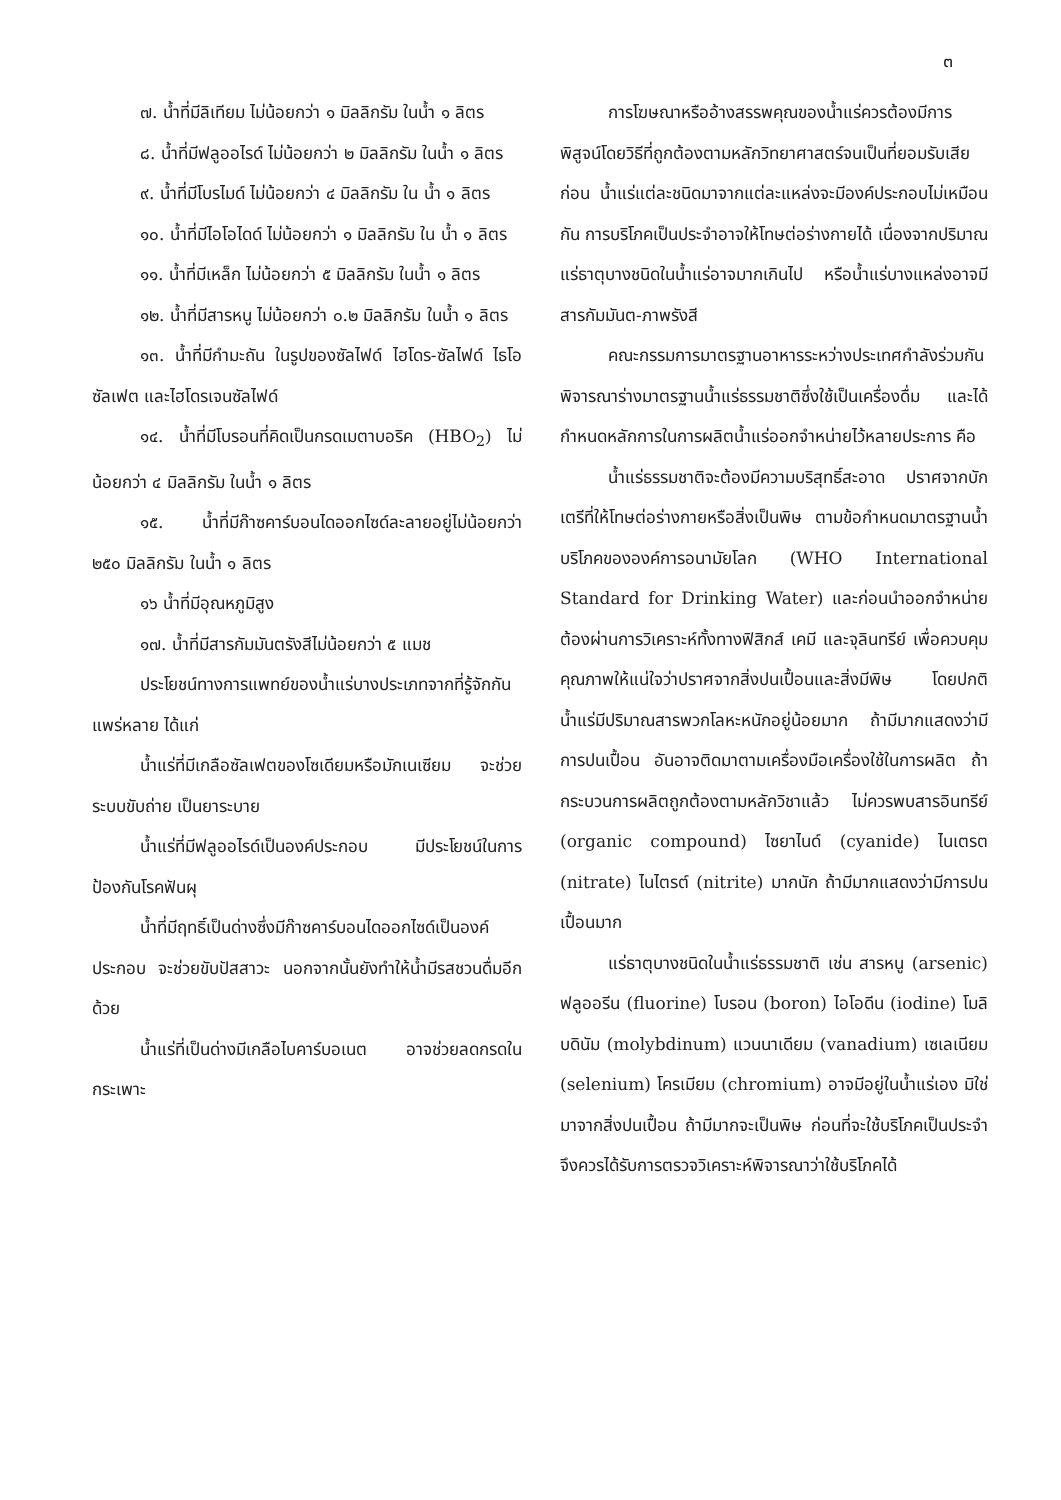๓
๗. น้ำที่มีลิเทียม ไม่น้อยกว่า ๑ มิลลิกรัม ในน้ำ ๑ ลิตร
๘. น้ำที่มีฟลูออไรด์ ไม่น้อยกว่า ๒ มิลลิกรัม ในน้ำ ๑ ลิตร
๙. น้ำที่มีโบรไมด์ ไม่น้อยกว่า ๔ มิลลิกรัม ใน น้ำ ๑ ลิตร
๑๐. น้ำที่มีไอโอไดด์ ไม่น้อยกว่า ๑ มิลลิกรัม ใน น้ำ ๑ ลิตร
๑๑. น้ำที่มีเหล็ก ไม่น้อยกว่า ๕ มิลลิกรัม ในน้ำ ๑ ลิตร
๑๒. น้ำที่มีสารหนู ไม่น้อยกว่า ๐.๒ มิลลิกรัม ในน้ำ ๑ ลิตร
๑๓. น้ำที่มีกำมะถัน ในรูปของซัลไฟด์ ไฮโดร-ซัลไฟด์ ไธโอซัลเฟต และไฮโดรเจนซัลไฟด์
๑๔. น้ำที่มีโบรอนที่คิดเป็นกรดเมตาบอริค (HBO<sub>2</sub>) ไม่น้อยกว่า ๔ มิลลิกรัม ในน้ำ ๑ ลิตร
๑๕. น้ำที่มีก๊าซคาร์บอนไดออกไซด์ละลายอยู่ไม่น้อยกว่า ๒๕๐ มิลลิกรัม ในน้ำ ๑ ลิตร
๑๖ น้ำที่มีอุณหภูมิสูง
๑๗. น้ำที่มีสารกัมมันตรังสีไม่น้อยกว่า ๕ แมช
ประโยชน์ทางการแพทย์ของน้ำแร่บางประเภทจากที่รู้จักกันแพร่หลาย ได้แก่
น้ำแร่ที่มีเกลือซัลเฟตของโซเดียมหรือมักเนเซียม จะช่วยระบบขับถ่าย เป็นยาระบาย
น้ำแร่ที่มีฟลูออไรด์เป็นองค์ประกอบ มีประโยชน์ในการป้องกันโรคฟันผุ
น้ำที่มีฤทธิ์เป็นด่างซึ่งมีก๊าซคาร์บอนไดออกไซด์เป็นองค์ประกอบ จะช่วยขับปัสสาวะ นอกจากนั้นยังทำให้น้ำมีรสชวนดื่มอีกด้วย
น้ำแร่ที่เป็นด่างมีเกลือไบคาร์บอเนต อาจช่วยลดกรดในกระเพาะ
การโฆษณาหรืออ้างสรรพคุณของน้ำแร่ควรต้องมีการพิสูจน์โดยวิธีที่ถูกต้องตามหลักวิทยาศาสตร์จนเป็นที่ยอมรับเสียก่อน น้ำแร่แต่ละชนิดมาจากแต่ละแหล่งจะมีองค์ประกอบไม่เหมือนกัน การบริโภคเป็นประจำอาจให้โทษต่อร่างกายได้ เนื่องจากปริมาณแร่ธาตุบางชนิดในน้ำแร่อาจมากเกินไป หรือน้ำแร่บางแหล่งอาจมีสารกัมมันต-ภาพรังสี
คณะกรรมการมาตรฐานอาหารระหว่างประเทศกำลังร่วมกันพิจารณาร่างมาตรฐานน้ำแร่ธรรมชาติซึ่งใช้เป็นเครื่องดื่ม และได้กำหนดหลักการในการผลิตน้ำแร่ออกจำหน่ายไว้หลายประการ คือ
น้ำแร่ธรรมชาติจะต้องมีความบริสุทธิ์สะอาด ปราศจากบักเตรีที่ให้โทษต่อร่างกายหรือสิ่งเป็นพิษ ตามข้อกำหนดมาตรฐานน้ำบริโภคขององค์การอนามัยโลก (WHO International Standard for Drinking Water) และก่อนนำออกจำหน่ายต้องผ่านการวิเคราะห์ทั้งทางฟิสิกส์ เคมี และจุลินทรีย์ เพื่อควบคุมคุณภาพให้แน่ใจว่าปราศจากสิ่งปนเปื้อนและสิ่งมีพิษ โดยปกติน้ำแร่มีปริมาณสารพวกโลหะหนักอยู่น้อยมาก ถ้ามีมากแสดงว่ามีการปนเปื้อน อันอาจติดมาตามเครื่องมือเครื่องใช้ในการผลิต ถ้ากระบวนการผลิตถูกต้องตามหลักวิชาแล้ว ไม่ควรพบสารอินทรีย์ (organic compound) ไซยาไนด์ (cyanide) ไนเตรต (nitrate) ไนไตรต์ (nitrite) มากนัก ถ้ามีมากแสดงว่ามีการปนเปื้อนมาก
แร่ธาตุบางชนิดในน้ำแร่ธรรมชาติ เช่น สารหนู (arsenic) ฟลูออรีน (fluorine) โบรอน (boron) ไอโอดีน (iodine) โมลิบดินัม (molybdinum) แวนนาเดียม (vanadium) เซเลเนียม (selenium) โครเมียม (chromium) อาจมีอยู่ในน้ำแร่เอง มิใช่มาจากสิ่งปนเปื้อน ถ้ามีมากจะเป็นพิษ ก่อนที่จะใช้บริโภคเป็นประจำจึงควรได้รับการตรวจวิเคราะห์พิจารณาว่าใช้บริโภคได้